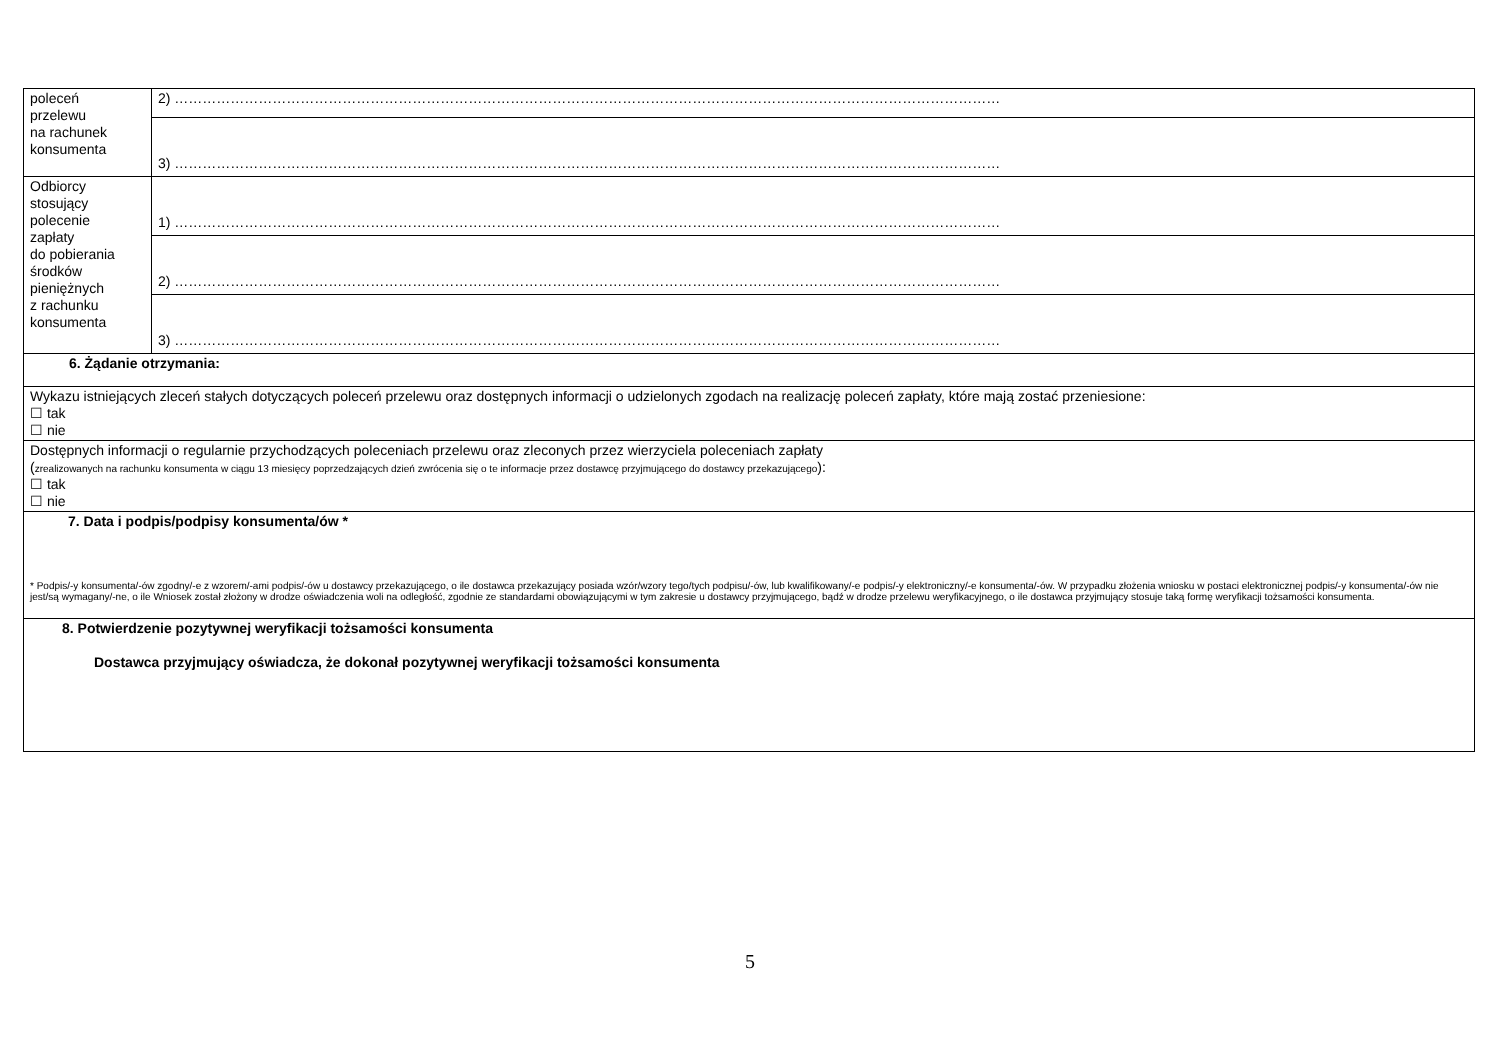| poleceń przelewu na rachunek konsumenta | 2) …………………………………………………………………………………………………………………………………………………………… |
| | 3) …………………………………………………………………………………………………………………………………………………………… |
| Odbiorcy stosujący polecenie zapłaty do pobierania środków pieniężnych z rachunku konsumenta | 1) …………………………………………………………………………………………………………………………………………………………… |
| | 2) …………………………………………………………………………………………………………………………………………………………… |
| | 3) …………………………………………………………………………………………………………………………………………………………… |
| 6. Żądanie otrzymania: | |
| Wykazu istniejących zleceń stałych dotyczących poleceń przelewu oraz dostępnych informacji o udzielonych zgodach na realizację poleceń zapłaty, które mają zostać przeniesione: ☐ tak ☐ nie | |
| Dostępnych informacji o regularnie przychodzących poleceniach przelewu oraz zleconych przez wierzyciela poleceniach zapłaty ( zrealizowanych na rachunku konsumenta w ciągu 13 miesięcy poprzedzających dzień zwrócenia się o te informacje przez dostawcę przyjmującego do dostawcy przekazującego ): ☐ tak ☐ nie | |
| 7. Data i podpis/podpisy konsumenta/ów * * Podpis/-y konsumenta/-ów zgodny/-e z wzorem/-ami podpis/-ów u dostawcy przekazującego, o ile dostawca przekazujący posiada wzór/wzory tego/tych podpisu/-ów, lub kwalifikowany/-e podpis/-y elektroniczny/-e konsumenta/-ów. W przypadku złożenia wniosku w postaci elektronicznej podpis/-y konsumenta/-ów nie jest/są wymagany/-ne, o ile Wniosek został złożony w drodze oświadczenia woli na odległość, zgodnie ze standardami obowiązującymi w tym zakresie u dostawcy przyjmującego, bądź w drodze przelewu weryfikacyjnego, o ile dostawca przyjmujący stosuje taką formę weryfikacji tożsamości konsumenta. | |
| 8. Potwierdzenie pozytywnej weryfikacji tożsamości konsumenta Dostawca przyjmujący oświadcza, że dokonał pozytywnej weryfikacji tożsamości konsumenta | |
5